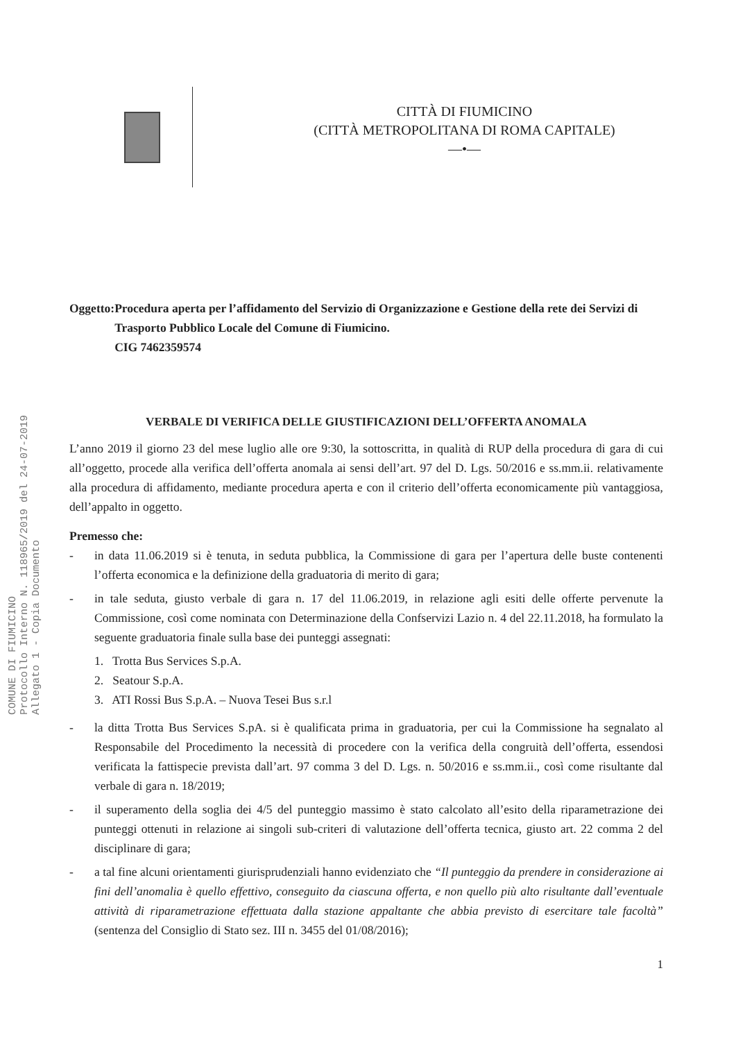CITTÀ DI FIUMICINO
(CITTÀ METROPOLITANA DI ROMA CAPITALE)
—•—
COMUNE DI FIUMICINO
Protocollo Interno N. 118965/2019 del 24-07-2019
Allegato 1 - Copia Documento
Oggetto: Procedura aperta per l’affidamento del Servizio di Organizzazione e Gestione della rete dei Servizi di Trasporto Pubblico Locale del Comune di Fiumicino.
CIG 7462359574
VERBALE DI VERIFICA DELLE GIUSTIFICAZIONI DELL’OFFERTA ANOMALA
L’anno 2019 il giorno 23 del mese luglio alle ore 9:30, la sottoscritta, in qualità di RUP della procedura di gara di cui all’oggetto, procede alla verifica dell’offerta anomala ai sensi dell’art. 97 del D. Lgs. 50/2016 e ss.mm.ii. relativamente alla procedura di affidamento, mediante procedura aperta e con il criterio dell’offerta economicamente più vantaggiosa, dell’appalto in oggetto.
Premesso che:
- in data 11.06.2019 si è tenuta, in seduta pubblica, la Commissione di gara per l’apertura delle buste contenenti l’offerta economica e la definizione della graduatoria di merito di gara;
- in tale seduta, giusto verbale di gara n. 17 del 11.06.2019, in relazione agli esiti delle offerte pervenute la Commissione, così come nominata con Determinazione della Confservizi Lazio n. 4 del 22.11.2018, ha formulato la seguente graduatoria finale sulla base dei punteggi assegnati:
1. Trotta Bus Services S.p.A.
2. Seatour S.p.A.
3. ATI Rossi Bus S.p.A. – Nuova Tesei Bus s.r.l
- la ditta Trotta Bus Services S.pA. si è qualificata prima in graduatoria, per cui la Commissione ha segnalato al Responsabile del Procedimento la necessità di procedere con la verifica della congruità dell’offerta, essendosi verificata la fattispecie prevista dall’art. 97 comma 3 del D. Lgs. n. 50/2016 e ss.mm.ii., così come risultante dal verbale di gara n. 18/2019;
- il superamento della soglia dei 4/5 del punteggio massimo è stato calcolato all’esito della riparametrazione dei punteggi ottenuti in relazione ai singoli sub-criteri di valutazione dell’offerta tecnica, giusto art. 22 comma 2 del disciplinare di gara;
- a tal fine alcuni orientamenti giurisprudenziali hanno evidenziato che “Il punteggio da prendere in considerazione ai fini dell’anomalia è quello effettivo, conseguito da ciascuna offerta, e non quello più alto risultante dall’eventuale attività di riparametrazione effettuata dalla stazione appaltante che abbia previsto di esercitare tale facoltà” (sentenza del Consiglio di Stato sez. III n. 3455 del 01/08/2016);
1